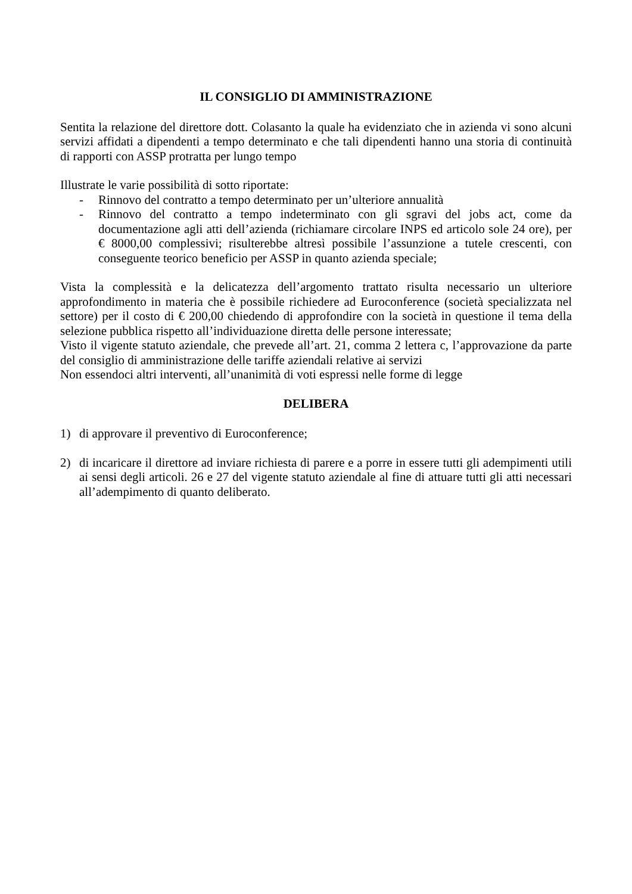IL CONSIGLIO DI AMMINISTRAZIONE
Sentita la relazione del direttore dott. Colasanto la quale ha evidenziato che in azienda vi sono alcuni servizi affidati a dipendenti a tempo determinato e che tali dipendenti hanno una storia di continuità di rapporti con ASSP protratta per lungo tempo
Illustrate le varie possibilità di sotto riportate:
- Rinnovo del contratto a tempo determinato per un’ulteriore annualità
- Rinnovo del contratto a tempo indeterminato con gli sgravi del jobs act, come da documentazione agli atti dell’azienda (richiamare circolare INPS ed articolo sole 24 ore), per € 8000,00 complessivi; risulterebbe altresì possibile l’assunzione a tutele crescenti, con conseguente teorico beneficio per ASSP in quanto azienda speciale;
Vista la complessità e la delicatezza dell’argomento trattato risulta necessario un ulteriore approfondimento in materia che è possibile richiedere ad Euroconference (società specializzata nel settore) per il costo di € 200,00 chiedendo di approfondire con la società in questione il tema della selezione pubblica rispetto all’individuazione diretta delle persone interessate;
Visto il vigente statuto aziendale, che prevede all’art. 21, comma 2 lettera c, l’approvazione da parte del consiglio di amministrazione delle tariffe aziendali relative ai servizi
Non essendoci altri interventi, all’unanimità di voti espressi nelle forme di legge
DELIBERA
1) di approvare il preventivo di Euroconference;
2) di incaricare il direttore ad inviare richiesta di parere e a porre in essere tutti gli adempimenti utili ai sensi degli articoli. 26 e 27 del vigente statuto aziendale al fine di attuare tutti gli atti necessari all’adempimento di quanto deliberato.